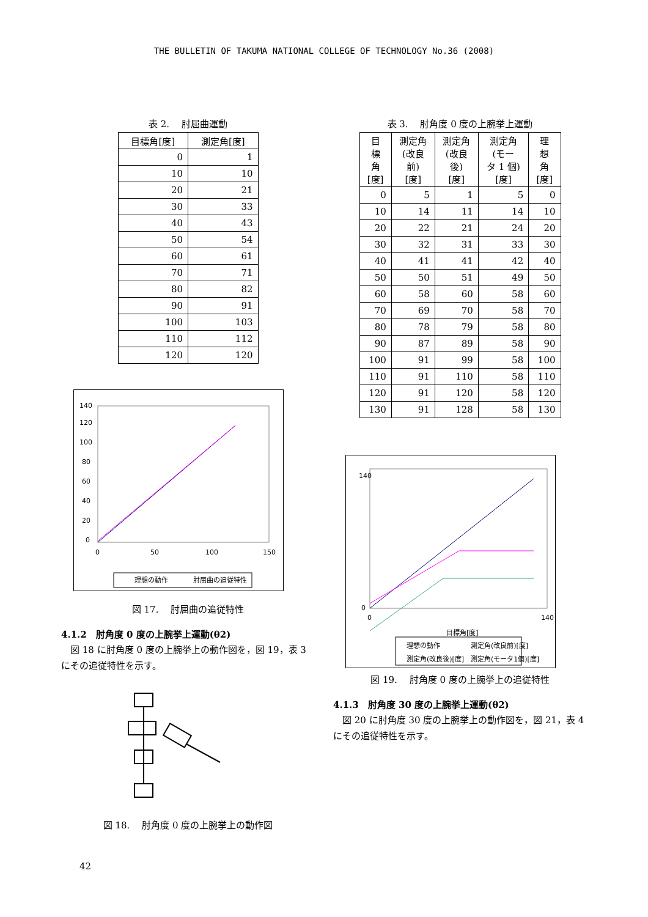THE BULLETIN OF TAKUMA NATIONAL COLLEGE OF TECHNOLOGY No.36 (2008)
表 2.　 肘屈曲運動
| 目標角[度] | 測定角[度] |
| --- | --- |
| 0 | 1 |
| 10 | 10 |
| 20 | 21 |
| 30 | 33 |
| 40 | 43 |
| 50 | 54 |
| 60 | 61 |
| 70 | 71 |
| 80 | 82 |
| 90 | 91 |
| 100 | 103 |
| 110 | 112 |
| 120 | 120 |
0
20
40
60
80
100
120
140
0
50
100
150
理想の動作
肘屈曲の追従特性
図 17.　 肘屈曲の追従特性
4.1.2　肘角度 0 度の上腕挙上運動(θ2)
図 18 に肘角度 0 度の上腕挙上の動作図を，図 19，表 3 にその追従特性を示す。
図 18.　 肘角度 0 度の上腕挙上の動作図
表 3.　 肘角度 0 度の上腕挙上運動
| 目 標 角 [度] | 測定角 (改良 前) [度] | 測定角 (改良 後) [度] | 測定角 (モー タ 1 個) [度] | 理 想 角 [度] |
| --- | --- | --- | --- | --- |
| 0 | 5 | 1 | 5 | 0 |
| 10 | 14 | 11 | 14 | 10 |
| 20 | 22 | 21 | 24 | 20 |
| 30 | 32 | 31 | 33 | 30 |
| 40 | 41 | 41 | 42 | 40 |
| 50 | 50 | 51 | 49 | 50 |
| 60 | 58 | 60 | 58 | 60 |
| 70 | 69 | 70 | 58 | 70 |
| 80 | 78 | 79 | 58 | 80 |
| 90 | 87 | 89 | 58 | 90 |
| 100 | 91 | 99 | 58 | 100 |
| 110 | 91 | 110 | 58 | 110 |
| 120 | 91 | 120 | 58 | 120 |
| 130 | 91 | 128 | 58 | 130 |
0
140
0
140
目標角[度]
理想の動作
測定角(改良前)[度]
測定角(改良後)[度]
測定角(モータ1個)[度]
図 19.　 肘角度 0 度の上腕挙上の追従特性
4.1.3　肘角度 30 度の上腕挙上運動(θ2)
図 20 に肘角度 30 度の上腕挙上の動作図を，図 21，表 4 にその追従特性を示す。
42